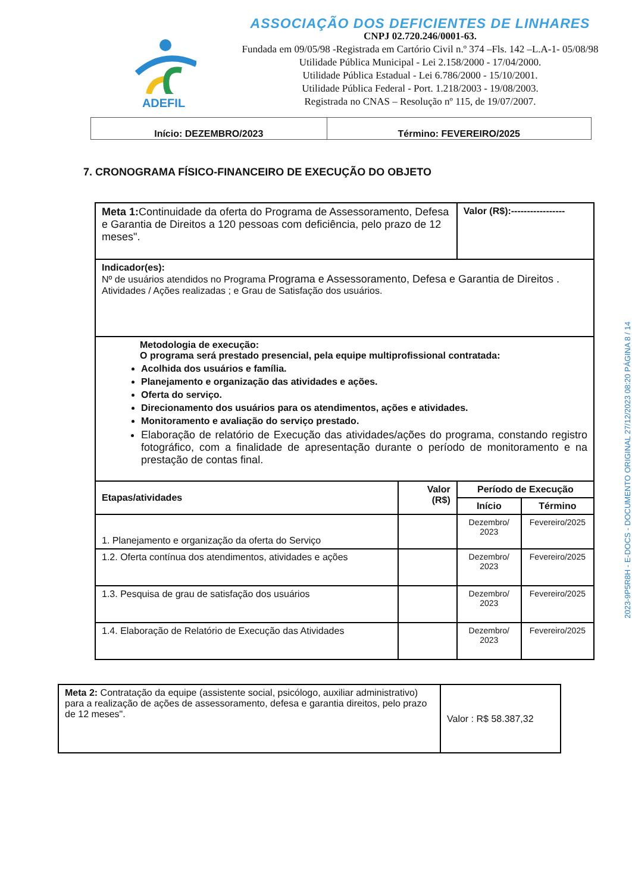ADEFIL
ASSOCIAÇÃO DOS DEFICIENTES DE LINHARES
CNPJ 02.720.246/0001-63.
Fundada em 09/05/98 -Registrada em Cartório Civil n.º 374 –Fls. 142 –L.A-1- 05/08/98
Utilidade Pública Municipal - Lei 2.158/2000 - 17/04/2000.
Utilidade Pública Estadual - Lei 6.786/2000 - 15/10/2001.
Utilidade Pública Federal - Port. 1.218/2003 - 19/08/2003.
Registrada no CNAS – Resolução nº 115, de 19/07/2007.
| Início: DEZEMBRO/2023 | Término: FEVEREIRO/2025 |
7. CRONOGRAMA FÍSICO-FINANCEIRO DE EXECUÇÃO DO OBJETO
| Meta 1: Continuidade da oferta do Programa de Assessoramento, Defesa e Garantia de Direitos a 120 pessoas com deficiência, pelo prazo de 12 meses". | | Valor (R$):----------------- | |
| Indicador(es): Nº de usuários atendidos no Programa Programa e Assessoramento, Defesa e Garantia de Direitos . Atividades / Ações realizadas ; e Grau de Satisfação dos usuários. | | | |
| Metodologia de execução: O programa será prestado presencial, pela equipe multiprofissional contratada: Acolhida dos usuários e família. Planejamento e organização das atividades e ações. Oferta do serviço. Direcionamento dos usuários para os atendimentos, ações e atividades. Monitoramento e avaliação do serviço prestado. Elaboração de relatório de Execução das atividades/ações do programa, constando registro fotográfico, com a finalidade de apresentação durante o período de monitoramento e na prestação de contas final. | | | |
| Etapas/atividades | Valor (R$) | Período de Execução | |
| | | Início | Término |
| 1. Planejamento e organização da oferta do Serviço | | Dezembro/ 2023 | Fevereiro/2025 |
| 1.2. Oferta contínua dos atendimentos, atividades e ações | | Dezembro/ 2023 | Fevereiro/2025 |
| 1.3. Pesquisa de grau de satisfação dos usuários | | Dezembro/ 2023 | Fevereiro/2025 |
| 1.4. Elaboração de Relatório de Execução das Atividades | | Dezembro/ 2023 | Fevereiro/2025 |
| Meta 2: Contratação da equipe (assistente social, psicólogo, auxiliar administrativo) para a realização de ações de assessoramento, defesa e garantia direitos, pelo prazo de 12 meses". | Valor : R$ 58.387,32 |
2023-9P5R8H - E-DOCS - DOCUMENTO ORIGINAL 27/12/2023 08:20 PÁGINA 8 / 14